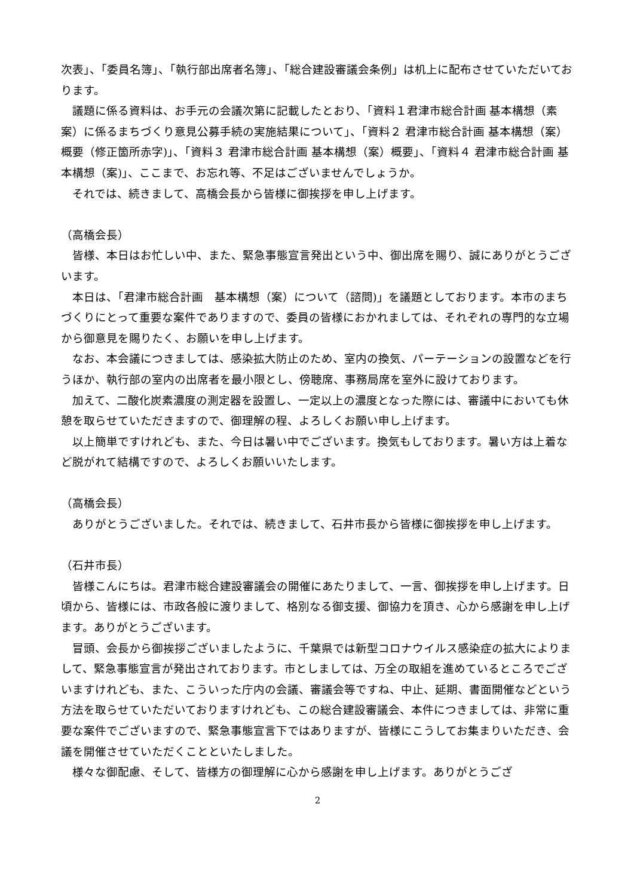次表」、「委員名簿」、「執行部出席者名簿」、「総合建設審議会条例」は机上に配布させていただいております。
議題に係る資料は、お手元の会議次第に記載したとおり、「資料１君津市総合計画 基本構想（素案）に係るまちづくり意見公募手続の実施結果について」、「資料２ 君津市総合計画 基本構想（案）概要（修正箇所赤字)」、「資料３ 君津市総合計画 基本構想（案）概要」、「資料４ 君津市総合計画 基本構想（案)」、ここまで、お忘れ等、不足はございませんでしょうか。
それでは、続きまして、高橋会長から皆様に御挨拶を申し上げます。
（高橋会長）
皆様、本日はお忙しい中、また、緊急事態宣言発出という中、御出席を賜り、誠にありがとうございます。
本日は、「君津市総合計画　基本構想（案）について（諮問)」を議題としております。本市のまちづくりにとって重要な案件でありますので、委員の皆様におかれましては、それぞれの専門的な立場から御意見を賜りたく、お願いを申し上げます。
なお、本会議につきましては、感染拡大防止のため、室内の換気、パーテーションの設置などを行うほか、執行部の室内の出席者を最小限とし、傍聴席、事務局席を室外に設けております。
加えて、二酸化炭素濃度の測定器を設置し、一定以上の濃度となった際には、審議中においても休憩を取らせていただきますので、御理解の程、よろしくお願い申し上げます。
以上簡単ですけれども、また、今日は暑い中でございます。換気もしております。暑い方は上着など脱がれて結構ですので、よろしくお願いいたします。
（高橋会長）
ありがとうございました。それでは、続きまして、石井市長から皆様に御挨拶を申し上げます。
（石井市長）
皆様こんにちは。君津市総合建設審議会の開催にあたりまして、一言、御挨拶を申し上げます。日頃から、皆様には、市政各般に渡りまして、格別なる御支援、御協力を頂き、心から感謝を申し上げます。ありがとうございます。
冒頭、会長から御挨拶ございましたように、千葉県では新型コロナウイルス感染症の拡大によりまして、緊急事態宣言が発出されております。市としましては、万全の取組を進めているところでございますけれども、また、こういった庁内の会議、審議会等ですね、中止、延期、書面開催などという方法を取らせていただいておりますけれども、この総合建設審議会、本件につきましては、非常に重要な案件でございますので、緊急事態宣言下ではありますが、皆様にこうしてお集まりいただき、会議を開催させていただくことといたしました。
様々な御配慮、そして、皆様方の御理解に心から感謝を申し上げます。ありがとうござ
2